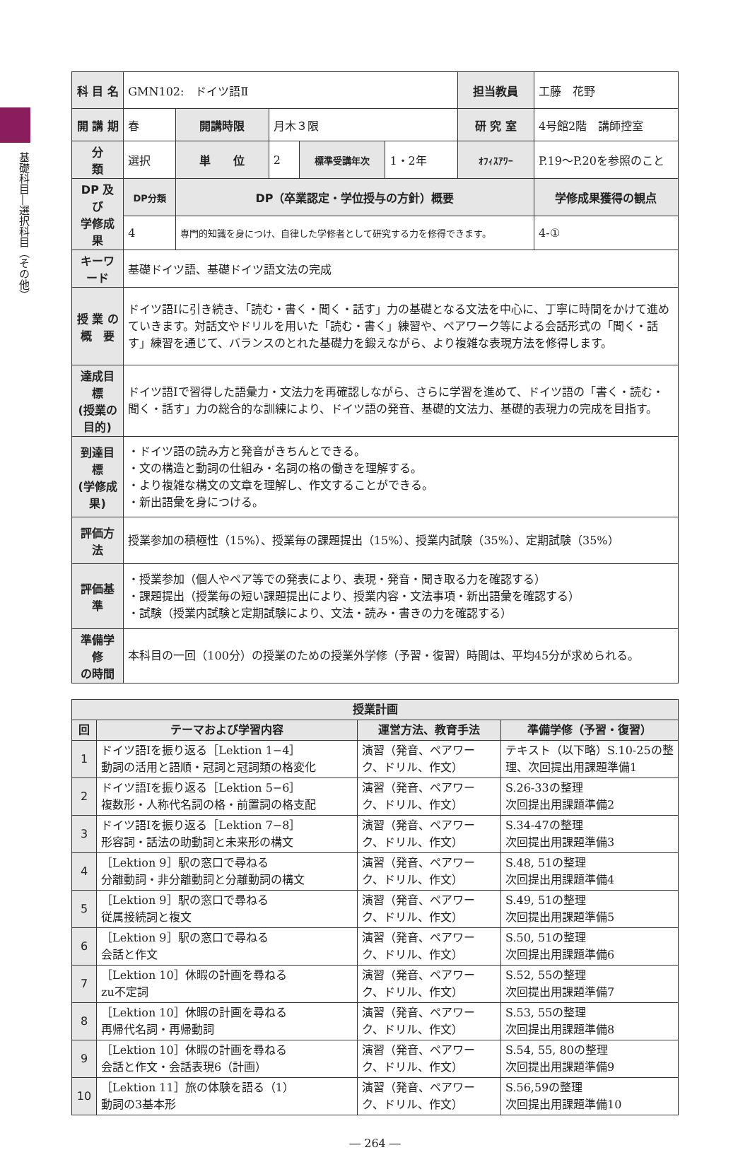基礎科目―選択科目（その他）
| 科 目 名 | GMN102: ドイツ語Ⅱ | | | | | 担当教員 | 工藤 花野 | |
| 開 講 期 | 春 | 開講時限 | 月木３限 | | | 研 究 室 | 4号館2階 講師控室 | |
| 分 類 | 選択 | 単 位 | 2 | 標準受講年次 | 1・2年 | ｵﾌｨｽｱﾜｰ | P.19〜P.20を参照のこと | |
| DP 及び 学修成果 | DP分類 | DP（卒業認定・学位授与の方針）概要 | | | | | | 学修成果獲得の観点 |
| | 4 | 専門的知識を身につけ、自律した学修者として研究する力を修得できます。 | | | | | | 4-① |
| キーワード | 基礎ドイツ語、基礎ドイツ語文法の完成 | | | | | | | |
| 授 業 の 概 要 | ドイツ語Ⅰに引き続き、「読む・書く・聞く・話す」力の基礎となる文法を中心に、丁寧に時間をかけて進めていきます。対話文やドリルを用いた「読む・書く」練習や、ペアワーク等による会話形式の「聞く・話す」練習を通じて、バランスのとれた基礎力を鍛えながら、より複雑な表現方法を修得します。 | | | | | | | |
| 達成目標 (授業の目的) | ドイツ語Ⅰで習得した語彙力・文法力を再確認しながら、さらに学習を進めて、ドイツ語の「書く・読む・聞く・話す」力の総合的な訓練により、ドイツ語の発音、基礎的文法力、基礎的表現力の完成を目指す。 | | | | | | | |
| 到達目標 (学修成果) | ・ドイツ語の読み方と発音がきちんとできる。 ・文の構造と動詞の仕組み・名詞の格の働きを理解する。 ・より複雑な構文の文章を理解し、作文することができる。 ・新出語彙を身につける。 | | | | | | | |
| 評価方法 | 授業参加の積極性（15%）、授業毎の課題提出（15%）、授業内試験（35%）、定期試験（35%） | | | | | | | |
| 評価基準 | ・授業参加（個人やペア等での発表により、表現・発音・聞き取る力を確認する） ・課題提出（授業毎の短い課題提出により、授業内容・文法事項・新出語彙を確認する） ・試験（授業内試験と定期試験により、文法・読み・書きの力を確認する） | | | | | | | |
| 準備学修 の時間 | 本科目の一回（100分）の授業のための授業外学修（予習・復習）時間は、平均45分が求められる。 | | | | | | | |
| 授業計画 | | | |
| --- | --- | --- | --- |
| 回 | テーマおよび学習内容 | 運営方法、教育手法 | 準備学修（予習・復習） |
| 1 | ドイツ語Ⅰを振り返る［Lektion 1−4］ 動詞の活用と語順・冠詞と冠詞類の格変化 | 演習（発音、ペアワーク、ドリル、作文） | テキスト（以下略）S.10-25の整理、次回提出用課題準備1 |
| 2 | ドイツ語Ⅰを振り返る［Lektion 5−6］ 複数形・人称代名詞の格・前置詞の格支配 | 演習（発音、ペアワーク、ドリル、作文） | S.26-33の整理 次回提出用課題準備2 |
| 3 | ドイツ語Ⅰを振り返る［Lektion 7−8］ 形容詞・話法の助動詞と未来形の構文 | 演習（発音、ペアワーク、ドリル、作文） | S.34-47の整理 次回提出用課題準備3 |
| 4 | ［Lektion 9］駅の窓口で尋ねる 分離動詞・非分離動詞と分離動詞の構文 | 演習（発音、ペアワーク、ドリル、作文） | S.48, 51の整理 次回提出用課題準備4 |
| 5 | ［Lektion 9］駅の窓口で尋ねる 従属接続詞と複文 | 演習（発音、ペアワーク、ドリル、作文） | S.49, 51の整理 次回提出用課題準備5 |
| 6 | ［Lektion 9］駅の窓口で尋ねる 会話と作文 | 演習（発音、ペアワーク、ドリル、作文） | S.50, 51の整理 次回提出用課題準備6 |
| 7 | ［Lektion 10］休暇の計画を尋ねる zu不定詞 | 演習（発音、ペアワーク、ドリル、作文） | S.52, 55の整理 次回提出用課題準備7 |
| 8 | ［Lektion 10］休暇の計画を尋ねる 再帰代名詞・再帰動詞 | 演習（発音、ペアワーク、ドリル、作文） | S.53, 55の整理 次回提出用課題準備8 |
| 9 | ［Lektion 10］休暇の計画を尋ねる 会話と作文・会話表現6（計画） | 演習（発音、ペアワーク、ドリル、作文） | S.54, 55, 80の整理 次回提出用課題準備9 |
| 10 | ［Lektion 11］旅の体験を語る（1） 動詞の3基本形 | 演習（発音、ペアワーク、ドリル、作文） | S.56,59の整理 次回提出用課題準備10 |
― 264 ―